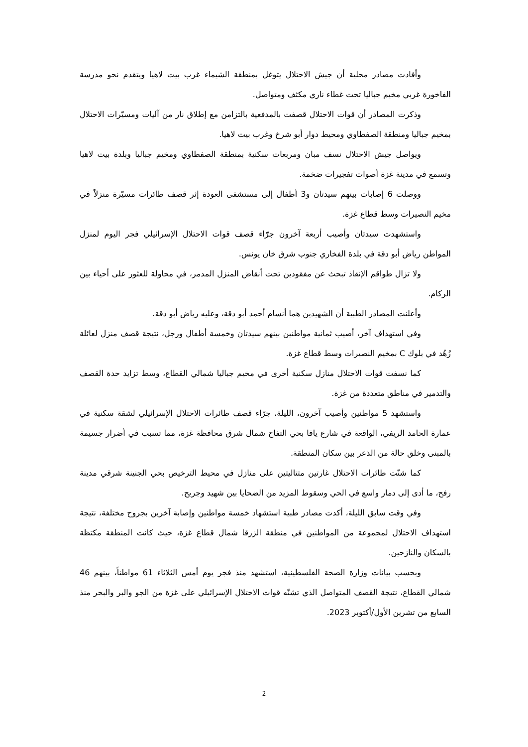وأفادت مصادر محلية أن جيش الاحتلال يتوغل بمنطقة الشيماء غرب بيت لاهيا ويتقدم نحو مدرسة الفاخورة غربي مخيم جباليا تحت غطاء ناري مكثف ومتواصل.
وذكرت المصادر أن قوات الاحتلال قصفت بالمدفعية بالتزامن مع إطلاق نار من آليات ومسيّرات الاحتلال بمخيم جباليا ومنطقة الصفطاوي ومحيط دوار أبو شرخ وغرب بيت لاهيا.
ويواصل جيش الاحتلال نسف مبان ومربعات سكنية بمنطقة الصفطاوي ومخيم جباليا وبلدة بيت لاهيا وتسمع في مدينة غزة أصوات تفجيرات ضخمة.
ووصلت 6 إصابات بينهم سيدتان و3 أطفال إلى مستشفى العودة إثر قصف طائرات مسيّرة منزلاً في مخيم النصيرات وسط قطاع غزة.
واستشهدت سيدتان وأصيب أربعة آخرون جرّاء قصف قوات الاحتلال الإسرائيلي فجر اليوم لمنزل المواطن رياض أبو دقة في بلدة الفخاري جنوب شرق خان يونس.
ولا تزال طواقم الإنقاذ تبحث عن مفقودين تحت أنقاض المنزل المدمر، في محاولة للعثور على أحياء بين الركام.
وأعلنت المصادر الطبية أن الشهيدين هما أنسام أحمد أبو دقة، وعليه رياض أبو دقة.
وفي استهداف آخر، أصيب ثمانية مواطنين بينهم سيدتان وخمسة أطفال ورجل، نتيجة قصف منزل لعائلة زُهُد في بلوك C بمخيم النصيرات وسط قطاع غزة.
كما نسفت قوات الاحتلال منازل سكنية أخرى في مخيم جباليا شمالي القطاع، وسط تزايد حدة القصف والتدمير في مناطق متعددة من غزة.
واستشهد 5 مواطنين وأصيب آخرون، الليلة، جرّاء قصف طائرات الاحتلال الإسرائيلي لشقة سكنية في عمارة الحامد الريفي، الواقعة في شارع يافا بحي التفاح شمال شرق محافظة غزة، مما تسبب في أضرار جسيمة بالمبنى وخلق حالة من الذعر بين سكان المنطقة.
كما شنّت طائرات الاحتلال غارتين متتاليتين على منازل في محيط الترخيص بحي الجنينة شرقي مدينة رفح، ما أدى إلى دمار واسع في الحي وسقوط المزيد من الضحايا بين شهيد وجريح.
وفي وقت سابق الليلة، أكدت مصادر طبية استشهاد خمسة مواطنين وإصابة آخرين بجروح مختلفة، نتيجة استهداف الاحتلال لمجموعة من المواطنين في منطقة الزرقا شمال قطاع غزة، حيث كانت المنطقة مكتظة بالسكان والنازحين.
وبحسب بيانات وزارة الصحة الفلسطينية، استشهد منذ فجر يوم أمس الثلاثاء 61 مواطناً، بينهم 46 شمالي القطاع، نتيجة القصف المتواصل الذي تشنّه قوات الاحتلال الإسرائيلي على غزة من الجو والبر والبحر منذ السابع من تشرين الأول/أكتوبر 2023.
2